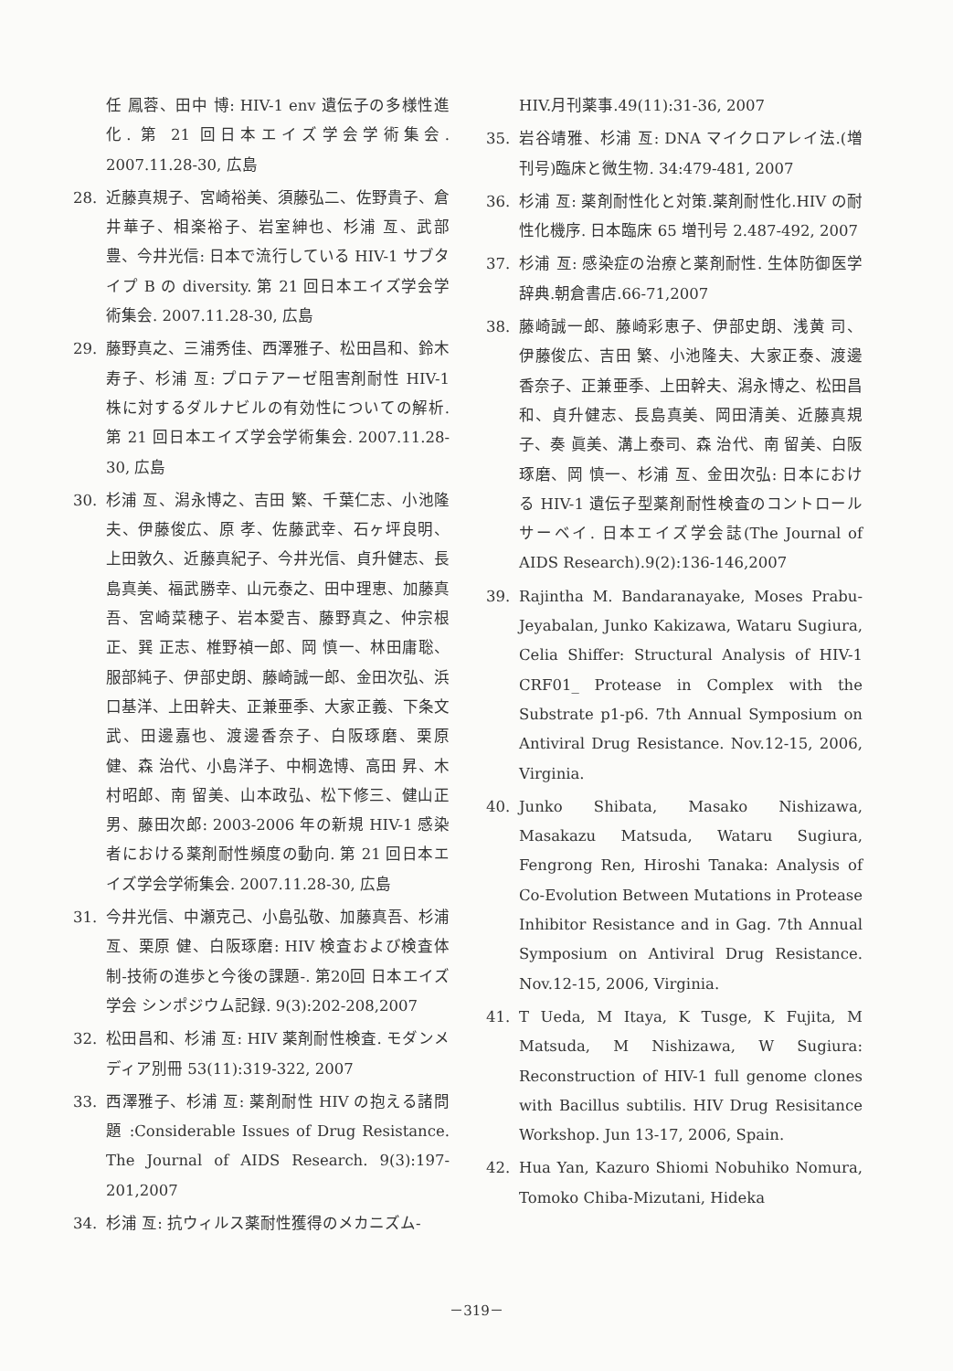任 鳳蓉、田中 博: HIV-1 env 遺伝子の多様性進化. 第 21 回日本エイズ学会学術集会. 2007.11.28-30, 広島
28. 近藤真規子、宮崎裕美、須藤弘二、佐野貴子、倉井華子、相楽裕子、岩室紳也、杉浦 亙、武部 豊、今井光信: 日本で流行している HIV-1 サブタイプ B の diversity. 第 21 回日本エイズ学会学術集会. 2007.11.28-30, 広島
29. 藤野真之、三浦秀佳、西澤雅子、松田昌和、鈴木寿子、杉浦 亙: プロテアーゼ阻害剤耐性 HIV-1 株に対するダルナビルの有効性についての解析. 第 21 回日本エイズ学会学術集会. 2007.11.28-30, 広島
30. 杉浦 亙、潟永博之、吉田 繁、千葉仁志、小池隆夫、伊藤俊広、原 孝、佐藤武幸、石ヶ坪良明、上田敦久、近藤真紀子、今井光信、貞升健志、長島真美、福武勝幸、山元泰之、田中理恵、加藤真吾、宮崎菜穂子、岩本愛吉、藤野真之、仲宗根 正、巽 正志、椎野禎一郎、岡 慎一、林田庸聡、服部純子、伊部史朗、藤崎誠一郎、金田次弘、浜口基洋、上田幹夫、正兼亜季、大家正義、下条文武、田邊嘉也、渡邊香奈子、白阪琢磨、栗原 健、森 治代、小島洋子、中桐逸博、高田 昇、木村昭郎、南 留美、山本政弘、松下修三、健山正男、藤田次郎: 2003-2006 年の新規 HIV-1 感染者における薬剤耐性頻度の動向. 第 21 回日本エイズ学会学術集会. 2007.11.28-30, 広島
31. 今井光信、中瀬克己、小島弘敬、加藤真吾、杉浦 亙、栗原 健、白阪琢磨: HIV 検査および検査体制-技術の進歩と今後の課題-. 第20回 日本エイズ学会 シンポジウム記録. 9(3):202-208,2007
32. 松田昌和、杉浦 亙: HIV 薬剤耐性検査. モダンメディア別冊 53(11):319-322, 2007
33. 西澤雅子、杉浦 亙: 薬剤耐性 HIV の抱える諸問題 :Considerable Issues of Drug Resistance. The Journal of AIDS Research. 9(3):197-201,2007
34. 杉浦 亙: 抗ウィルス薬耐性獲得のメカニズム-
HIV.月刊薬事.49(11):31-36, 2007
35. 岩谷靖雅、杉浦 亙: DNA マイクロアレイ法.(増刊号)臨床と微生物. 34:479-481, 2007
36. 杉浦 亙: 薬剤耐性化と対策.薬剤耐性化.HIV の耐性化機序. 日本臨床 65 増刊号 2.487-492, 2007
37. 杉浦 亙: 感染症の治療と薬剤耐性. 生体防御医学辞典.朝倉書店.66-71,2007
38. 藤崎誠一郎、藤崎彩恵子、伊部史朗、浅黄 司、伊藤俊広、吉田 繁、小池隆夫、大家正泰、渡邊香奈子、正兼亜季、上田幹夫、潟永博之、松田昌和、貞升健志、長島真美、岡田清美、近藤真規子、奏 眞美、溝上泰司、森 治代、南 留美、白阪琢磨、岡 慎一、杉浦 亙、金田次弘: 日本における HIV-1 遺伝子型薬剤耐性検査のコントロールサーベイ. 日本エイズ学会誌(The Journal of AIDS Research).9(2):136-146,2007
39. Rajintha M. Bandaranayake, Moses Prabu-Jeyabalan, Junko Kakizawa, Wataru Sugiura, Celia Shiffer: Structural Analysis of HIV-1 CRF01_ Protease in Complex with the Substrate p1-p6. 7th Annual Symposium on Antiviral Drug Resistance. Nov.12-15, 2006, Virginia.
40. Junko Shibata, Masako Nishizawa, Masakazu Matsuda, Wataru Sugiura, Fengrong Ren, Hiroshi Tanaka: Analysis of Co-Evolution Between Mutations in Protease Inhibitor Resistance and in Gag. 7th Annual Symposium on Antiviral Drug Resistance. Nov.12-15, 2006, Virginia.
41. T Ueda, M Itaya, K Tusge, K Fujita, M Matsuda, M Nishizawa, W Sugiura: Reconstruction of HIV-1 full genome clones with Bacillus subtilis. HIV Drug Resisitance Workshop. Jun 13-17, 2006, Spain.
42. Hua Yan, Kazuro Shiomi Nobuhiko Nomura, Tomoko Chiba-Mizutani, Hideka
－319－